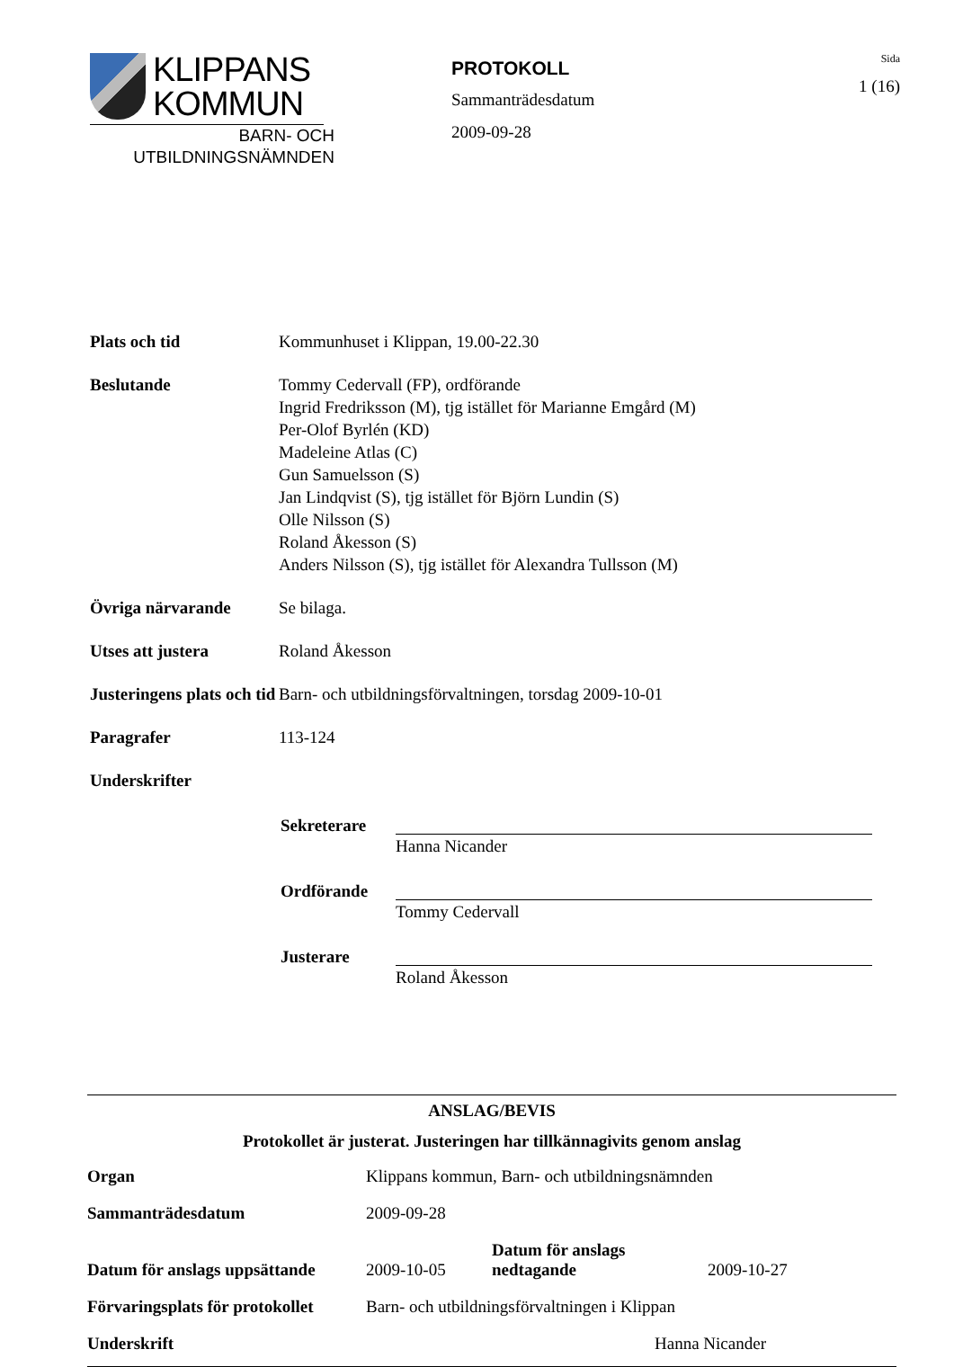KLIPPANS
KOMMUN
BARN- OCH
UTBILDNINGSNÄMNDEN
PROTOKOLL
Sammanträdesdatum
2009-09-28
Sida
1 (16)
| Plats och tid | Kommunhuset i Klippan, 19.00-22.30 |
| Beslutande | Tommy Cedervall (FP), ordförande Ingrid Fredriksson (M), tjg istället för Marianne Emgård (M) Per-Olof Byrlén (KD) Madeleine Atlas (C) Gun Samuelsson (S) Jan Lindqvist (S), tjg istället för Björn Lundin (S) Olle Nilsson (S) Roland Åkesson (S) Anders Nilsson (S), tjg istället för Alexandra Tullsson (M) |
| Övriga närvarande | Se bilaga. |
| Utses att justera | Roland Åkesson |
| Justeringens plats och tid | Barn- och utbildningsförvaltningen, torsdag 2009-10-01 |
| Paragrafer | 113-124 |
| Underskrifter | |
| | / Sekreterare / Hanna Nicander / / Ordförande / Tommy Cedervall / / Justerare / Roland Åkesson / |
ANSLAG/BEVIS
Protokollet är justerat. Justeringen har tillkännagivits genom anslag
| Organ | Klippans kommun, Barn- och utbildningsnämnden | | |
| Sammanträdesdatum | 2009-09-28 | | |
| Datum för anslags uppsättande | 2009-10-05 | Datum för anslags nedtagande | 2009-10-27 |
| Förvaringsplats för protokollet | Barn- och utbildningsförvaltningen i Klippan | | |
| Underskrift | Hanna Nicander | | |